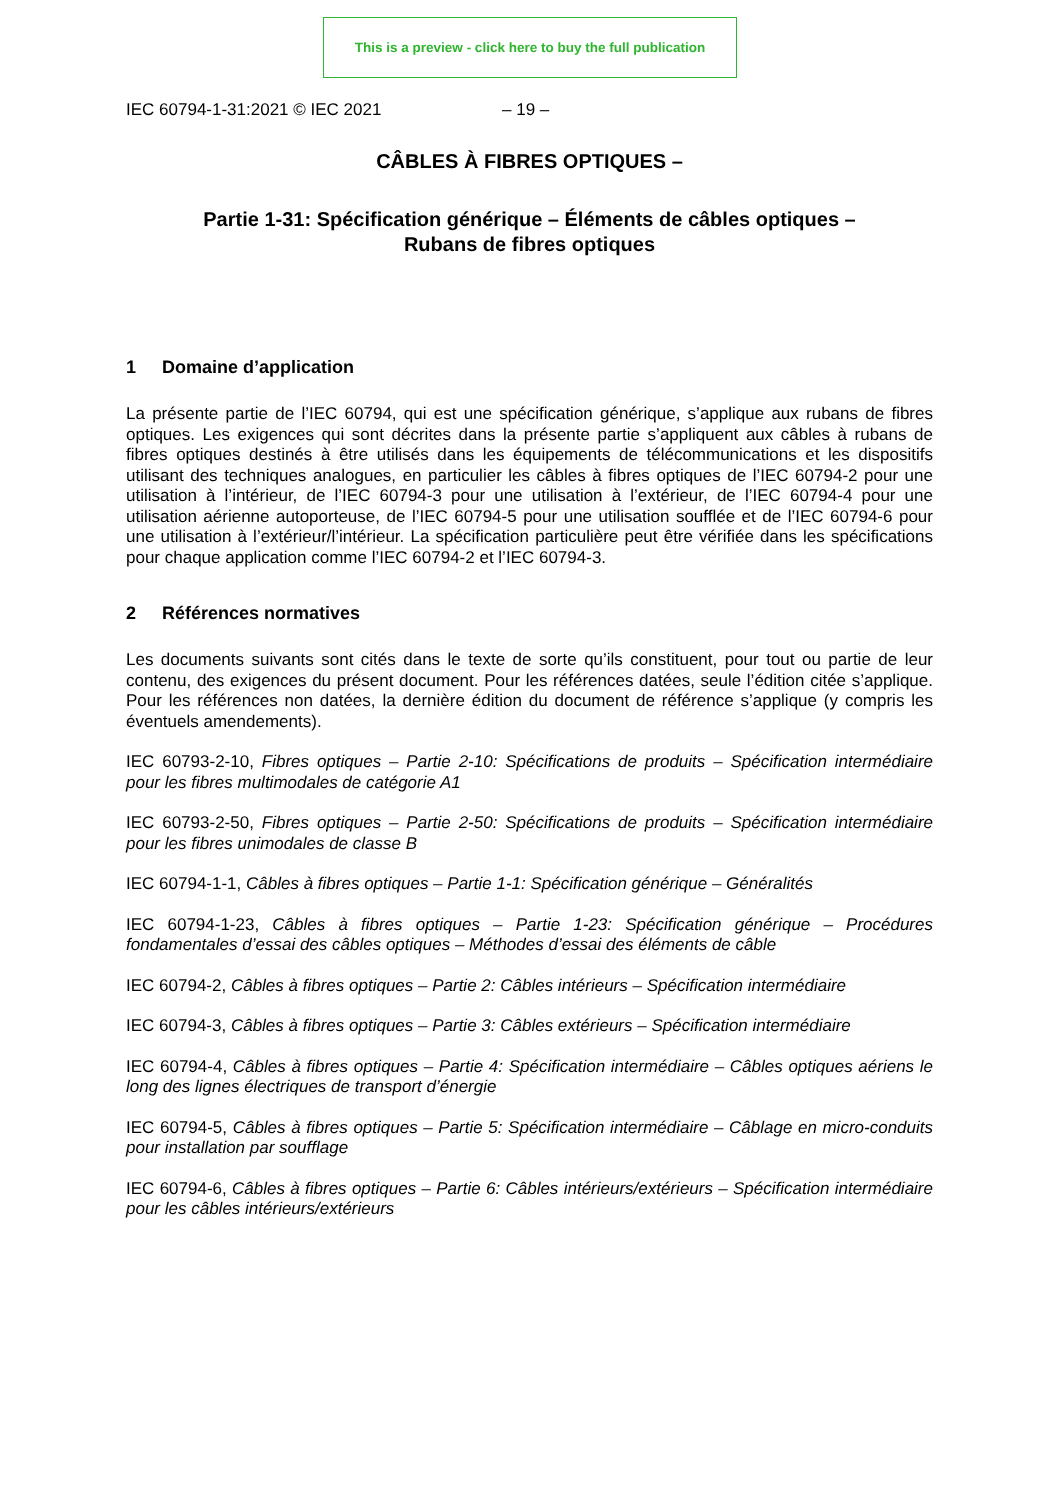This is a preview - click here to buy the full publication
IEC 60794-1-31:2021 © IEC 2021 – 19 –
CÂBLES À FIBRES OPTIQUES –
Partie 1-31: Spécification générique – Éléments de câbles optiques –
Rubans de fibres optiques
1 Domaine d’application
La présente partie de l’IEC 60794, qui est une spécification générique, s’applique aux rubans de fibres optiques. Les exigences qui sont décrites dans la présente partie s’appliquent aux câbles à rubans de fibres optiques destinés à être utilisés dans les équipements de télécommunications et les dispositifs utilisant des techniques analogues, en particulier les câbles à fibres optiques de l’IEC 60794-2 pour une utilisation à l’intérieur, de l’IEC 60794-3 pour une utilisation à l’extérieur, de l’IEC 60794-4 pour une utilisation aérienne autoporteuse, de l’IEC 60794-5 pour une utilisation soufflée et de l’IEC 60794-6 pour une utilisation à l’extérieur/l’intérieur. La spécification particulière peut être vérifiée dans les spécifications pour chaque application comme l’IEC 60794-2 et l’IEC 60794-3.
2 Références normatives
Les documents suivants sont cités dans le texte de sorte qu’ils constituent, pour tout ou partie de leur contenu, des exigences du présent document. Pour les références datées, seule l’édition citée s’applique. Pour les références non datées, la dernière édition du document de référence s’applique (y compris les éventuels amendements).
IEC 60793-2-10, Fibres optiques – Partie 2-10: Spécifications de produits – Spécification intermédiaire pour les fibres multimodales de catégorie A1
IEC 60793-2-50, Fibres optiques – Partie 2-50: Spécifications de produits – Spécification intermédiaire pour les fibres unimodales de classe B
IEC 60794-1-1, Câbles à fibres optiques – Partie 1-1: Spécification générique – Généralités
IEC 60794-1-23, Câbles à fibres optiques – Partie 1-23: Spécification générique – Procédures fondamentales d’essai des câbles optiques – Méthodes d’essai des éléments de câble
IEC 60794-2, Câbles à fibres optiques – Partie 2: Câbles intérieurs – Spécification intermédiaire
IEC 60794-3, Câbles à fibres optiques – Partie 3: Câbles extérieurs – Spécification intermédiaire
IEC 60794-4, Câbles à fibres optiques – Partie 4: Spécification intermédiaire – Câbles optiques aériens le long des lignes électriques de transport d’énergie
IEC 60794-5, Câbles à fibres optiques – Partie 5: Spécification intermédiaire – Câblage en micro-conduits pour installation par soufflage
IEC 60794-6, Câbles à fibres optiques – Partie 6: Câbles intérieurs/extérieurs – Spécification intermédiaire pour les câbles intérieurs/extérieurs